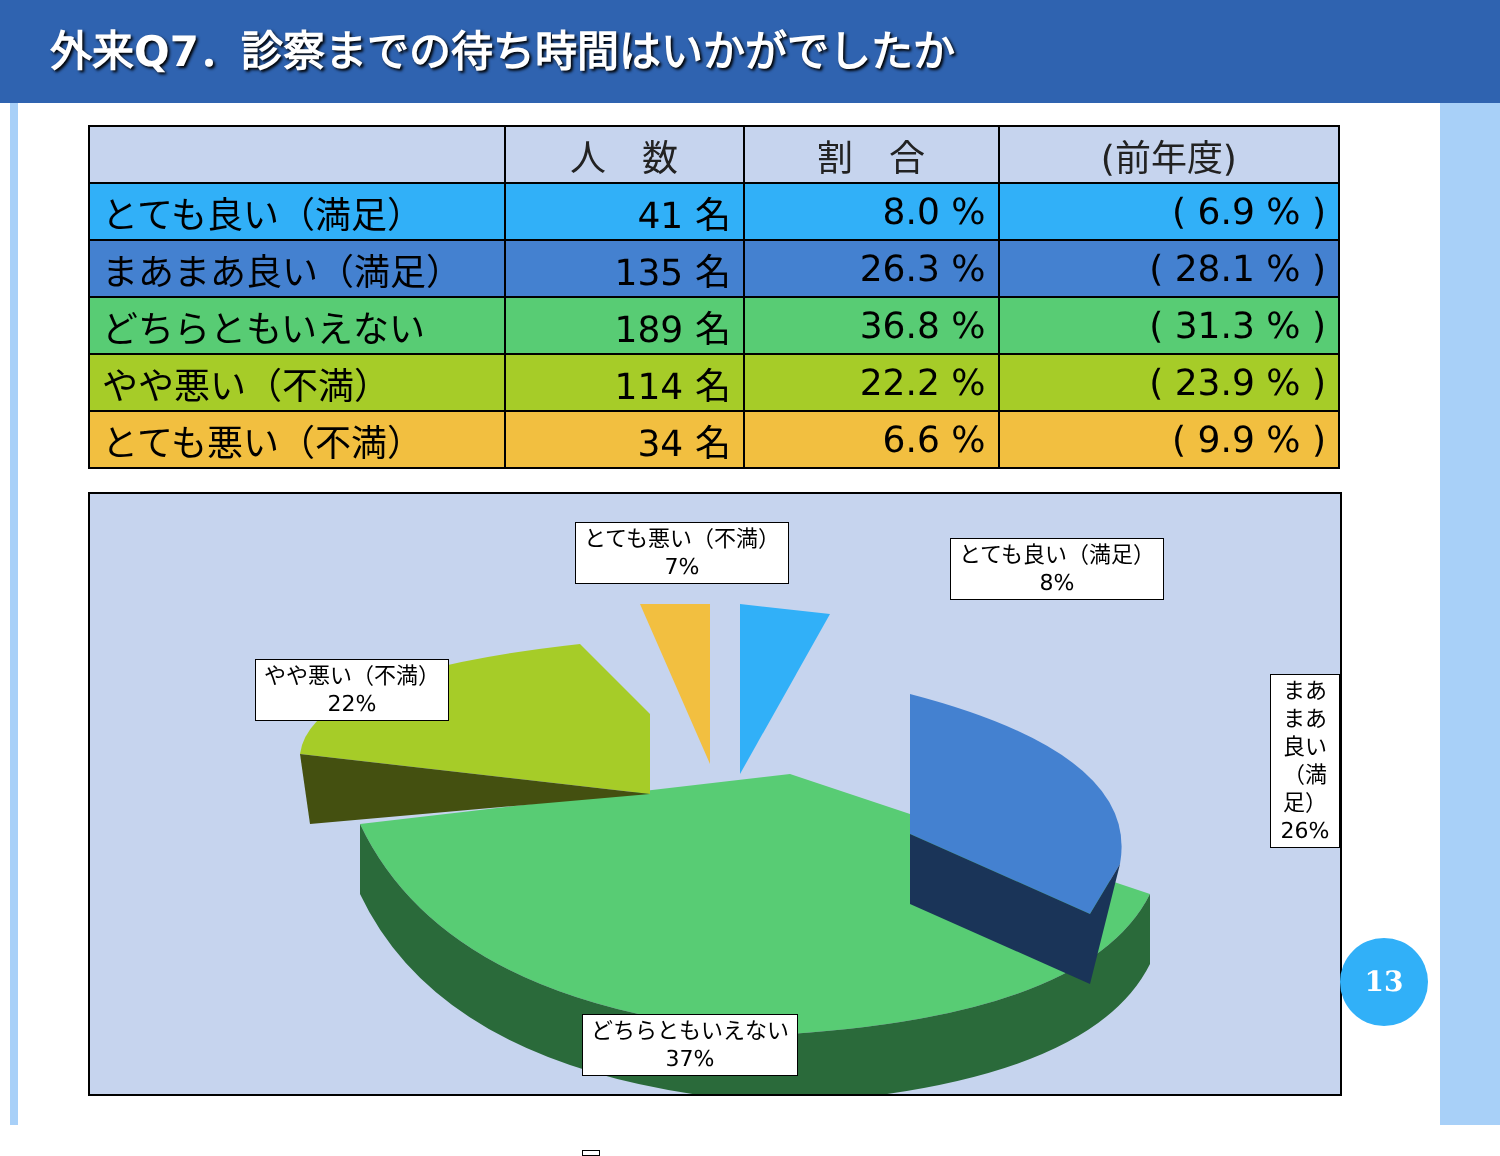外来Q7．診察までの待ち時間はいかがでしたか
| | 人 数 | 割 合 | (前年度) |
| --- | --- | --- | --- |
| とても良い（満足） | 41 名 | 8.0 % | ( 6.9 % ) |
| まあまあ良い（満足） | 135 名 | 26.3 % | ( 28.1 % ) |
| どちらともいえない | 189 名 | 36.8 % | ( 31.3 % ) |
| やや悪い（不満） | 114 名 | 22.2 % | ( 23.9 % ) |
| とても悪い（不満） | 34 名 | 6.6 % | ( 9.9 % ) |
とても悪い（不満）
7%
とても良い（満足）
8%
やや悪い（不満）
22%
まあまあ良い（満足）
26%
どちらともいえない
37%
13